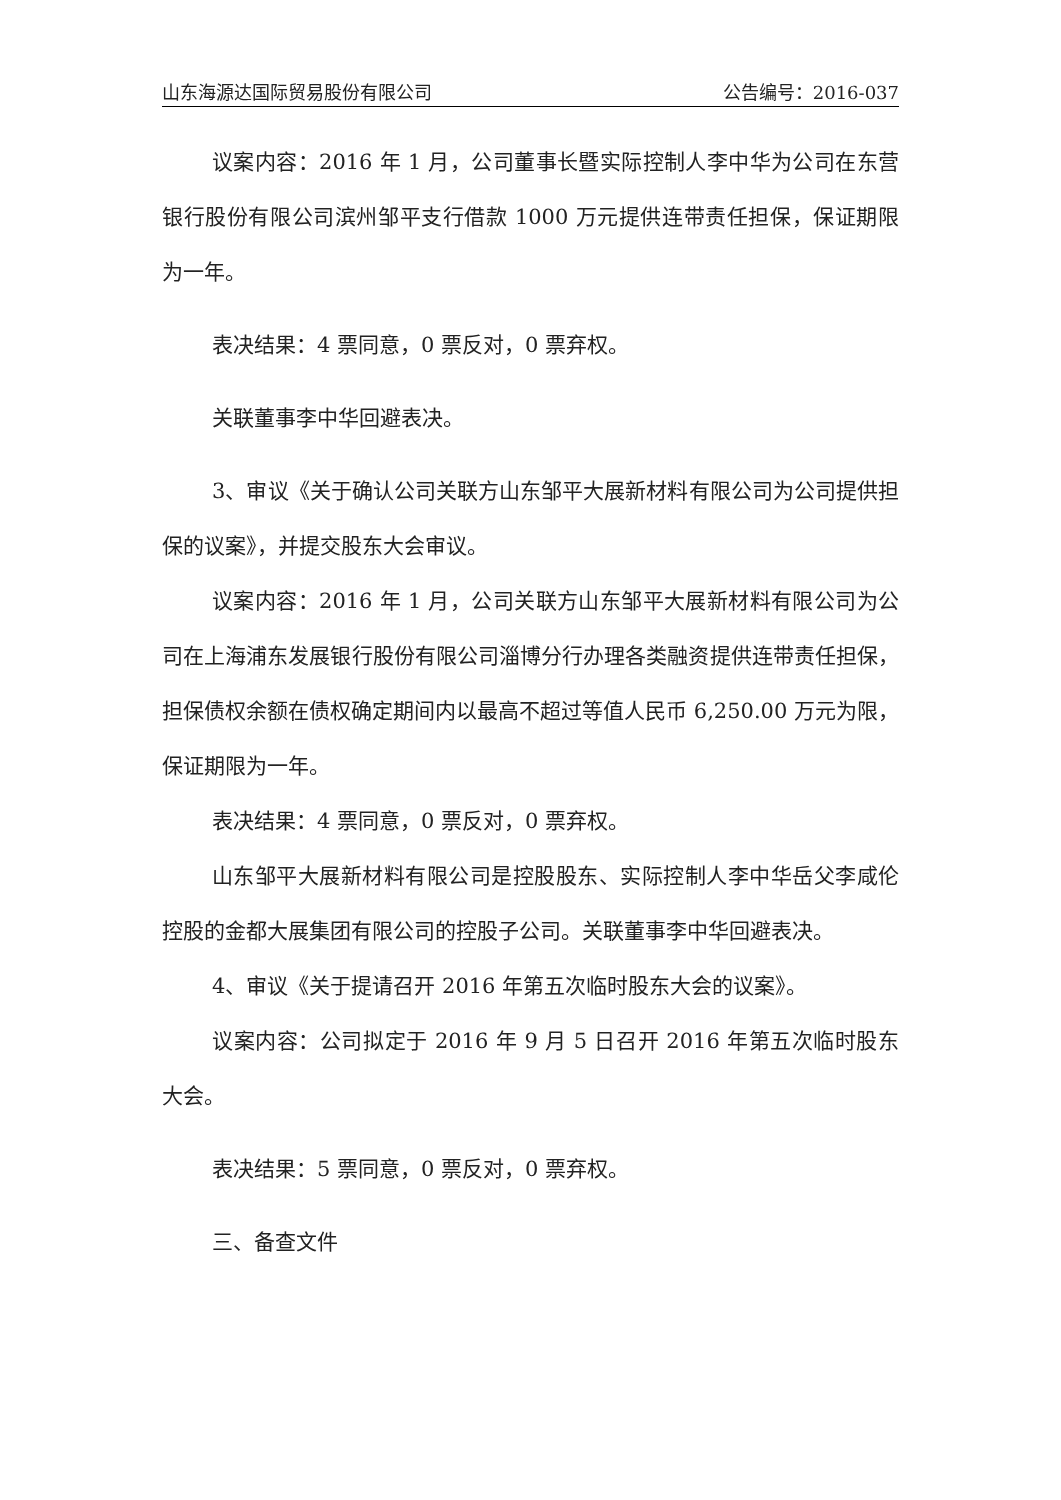山东海源达国际贸易股份有限公司 公告编号：2016-037
议案内容：2016 年 1 月，公司董事长暨实际控制人李中华为公司在东营银行股份有限公司滨州邹平支行借款 1000 万元提供连带责任担保，保证期限为一年。
表决结果：4 票同意，0 票反对，0 票弃权。
关联董事李中华回避表决。
3、审议《关于确认公司关联方山东邹平大展新材料有限公司为公司提供担保的议案》，并提交股东大会审议。
议案内容：2016 年 1 月，公司关联方山东邹平大展新材料有限公司为公司在上海浦东发展银行股份有限公司淄博分行办理各类融资提供连带责任担保，担保债权余额在债权确定期间内以最高不超过等值人民币 6,250.00 万元为限，保证期限为一年。
表决结果：4 票同意，0 票反对，0 票弃权。
山东邹平大展新材料有限公司是控股股东、实际控制人李中华岳父李咸伦控股的金都大展集团有限公司的控股子公司。关联董事李中华回避表决。
4、审议《关于提请召开 2016 年第五次临时股东大会的议案》。
议案内容：公司拟定于 2016 年 9 月 5 日召开 2016 年第五次临时股东大会。
表决结果：5 票同意，0 票反对，0 票弃权。
三、备查文件